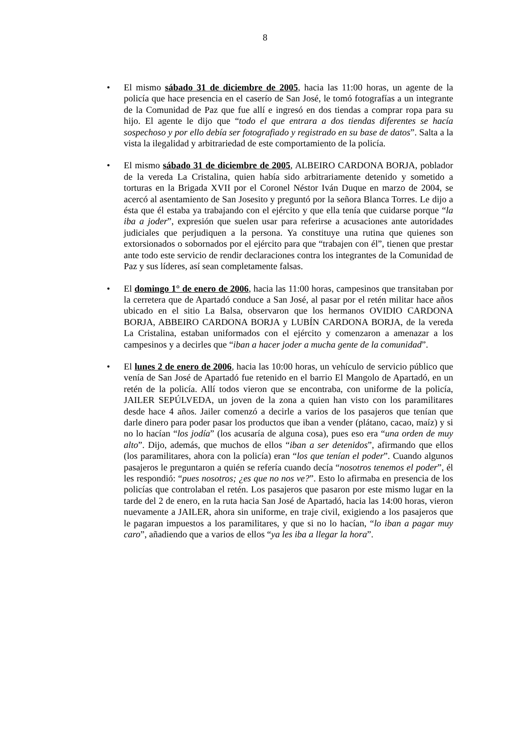8
• El mismo sábado 31 de diciembre de 2005, hacia las 11:00 horas, un agente de la policía que hace presencia en el caserío de San José, le tomó fotografías a un integrante de la Comunidad de Paz que fue allí e ingresó en dos tiendas a comprar ropa para su hijo. El agente le dijo que “todo el que entrara a dos tiendas diferentes se hacía sospechoso y por ello debía ser fotografiado y registrado en su base de datos”. Salta a la vista la ilegalidad y arbitrariedad de este comportamiento de la policía.
• El mismo sábado 31 de diciembre de 2005, ALBEIRO CARDONA BORJA, poblador de la vereda La Cristalina, quien había sido arbitrariamente detenido y sometido a torturas en la Brigada XVII por el Coronel Néstor Iván Duque en marzo de 2004, se acercó al asentamiento de San Josesito y preguntó por la señora Blanca Torres. Le dijo a ésta que él estaba ya trabajando con el ejército y que ella tenía que cuidarse porque “la iba a joder”, expresión que suelen usar para referirse a acusaciones ante autoridades judiciales que perjudiquen a la persona. Ya constituye una rutina que quienes son extorsionados o sobornados por el ejército para que “trabajen con él”, tienen que prestar ante todo este servicio de rendir declaraciones contra los integrantes de la Comunidad de Paz y sus líderes, así sean completamente falsas.
• El domingo 1° de enero de 2006, hacia las 11:00 horas, campesinos que transitaban por la cerretera que de Apartadó conduce a San José, al pasar por el retén militar hace años ubicado en el sitio La Balsa, observaron que los hermanos OVIDIO CARDONA BORJA, ABBEIRO CARDONA BORJA y LUBÍN CARDONA BORJA, de la vereda La Cristalina, estaban uniformados con el ejército y comenzaron a amenazar a los campesinos y a decirles que “iban a hacer joder a mucha gente de la comunidad”.
• El lunes 2 de enero de 2006, hacia las 10:00 horas, un vehículo de servicio público que venía de San José de Apartadó fue retenido en el barrio El Mangolo de Apartadó, en un retén de la policía. Allí todos vieron que se encontraba, con uniforme de la policía, JAILER SEPÚLVEDA, un joven de la zona a quien han visto con los paramilitares desde hace 4 años. Jailer comenzó a decirle a varios de los pasajeros que tenían que darle dinero para poder pasar los productos que iban a vender (plátano, cacao, maíz) y si no lo hacían “los jodía” (los acusaría de alguna cosa), pues eso era “una orden de muy alto”. Dijo, además, que muchos de ellos “iban a ser detenidos”, afirmando que ellos (los paramilitares, ahora con la policía) eran “los que tenían el poder”. Cuando algunos pasajeros le preguntaron a quién se refería cuando decía “nosotros tenemos el poder”, él les respondió: “pues nosotros; ¿es que no nos ve?”. Esto lo afirmaba en presencia de los policías que controlaban el retén. Los pasajeros que pasaron por este mismo lugar en la tarde del 2 de enero, en la ruta hacia San José de Apartadó, hacia las 14:00 horas, vieron nuevamente a JAILER, ahora sin uniforme, en traje civil, exigiendo a los pasajeros que le pagaran impuestos a los paramilitares, y que si no lo hacían, “lo iban a pagar muy caro”, añadiendo que a varios de ellos “ya les iba a llegar la hora”.